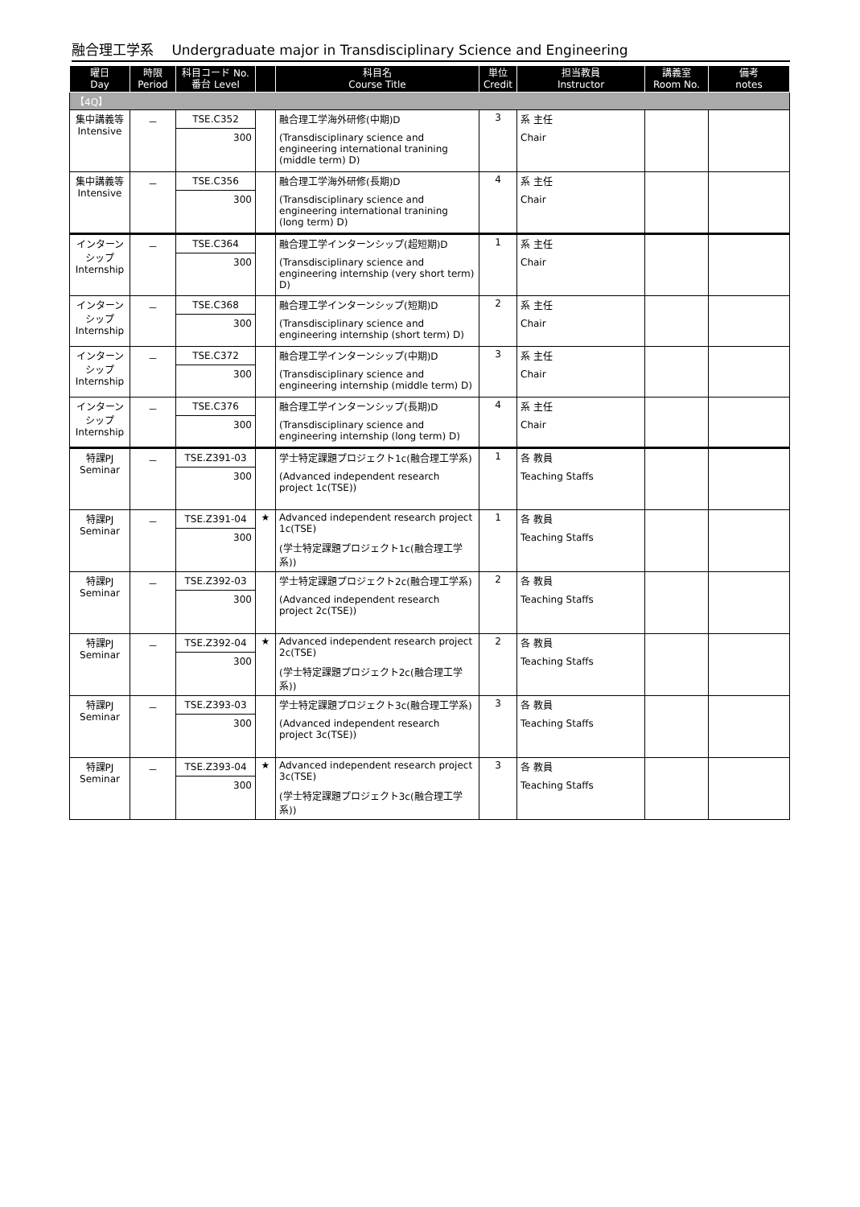融合理工学系　 Undergraduate major in Transdisciplinary Science and Engineering
| 曜日 Day | 時限 Period | 科目コード No. 番台 Level | | 科目名 Course Title | 単位 Credit | 担当教員 Instructor | 講義室 Room No. | 備考 notes |
| --- | --- | --- | --- | --- | --- | --- | --- | --- |
| 【4Q】 | | | | | | | | |
| 集中講義等 Intensive | － | TSE.C352 300 | | 融合理工学海外研修(中期)D (Transdisciplinary science and engineering international tranining (middle term) D) | 3 | 系 主任 Chair | | |
| 集中講義等 Intensive | － | TSE.C356 300 | | 融合理工学海外研修(長期)D (Transdisciplinary science and engineering international tranining (long term) D) | 4 | 系 主任 Chair | | |
| インターンシップ Internship | － | TSE.C364 300 | | 融合理工学インターンシップ(超短期)D (Transdisciplinary science and engineering internship (very short term) D) | 1 | 系 主任 Chair | | |
| インターンシップ Internship | － | TSE.C368 300 | | 融合理工学インターンシップ(短期)D (Transdisciplinary science and engineering internship (short term) D) | 2 | 系 主任 Chair | | |
| インターンシップ Internship | － | TSE.C372 300 | | 融合理工学インターンシップ(中期)D (Transdisciplinary science and engineering internship (middle term) D) | 3 | 系 主任 Chair | | |
| インターンシップ Internship | － | TSE.C376 300 | | 融合理工学インターンシップ(長期)D (Transdisciplinary science and engineering internship (long term) D) | 4 | 系 主任 Chair | | |
| 特課PJ Seminar | － | TSE.Z391-03 300 | | 学士特定課題プロジェクト1c(融合理工学系) (Advanced independent research project 1c(TSE)) | 1 | 各 教員 Teaching Staffs | | |
| 特課PJ Seminar | － | TSE.Z391-04 300 | ★ | Advanced independent research project 1c(TSE) (学士特定課題プロジェクト1c(融合理工学系)) | 1 | 各 教員 Teaching Staffs | | |
| 特課PJ Seminar | － | TSE.Z392-03 300 | | 学士特定課題プロジェクト2c(融合理工学系) (Advanced independent research project 2c(TSE)) | 2 | 各 教員 Teaching Staffs | | |
| 特課PJ Seminar | － | TSE.Z392-04 300 | ★ | Advanced independent research project 2c(TSE) (学士特定課題プロジェクト2c(融合理工学系)) | 2 | 各 教員 Teaching Staffs | | |
| 特課PJ Seminar | － | TSE.Z393-03 300 | | 学士特定課題プロジェクト3c(融合理工学系) (Advanced independent research project 3c(TSE)) | 3 | 各 教員 Teaching Staffs | | |
| 特課PJ Seminar | － | TSE.Z393-04 300 | ★ | Advanced independent research project 3c(TSE) (学士特定課題プロジェクト3c(融合理工学系)) | 3 | 各 教員 Teaching Staffs | | |